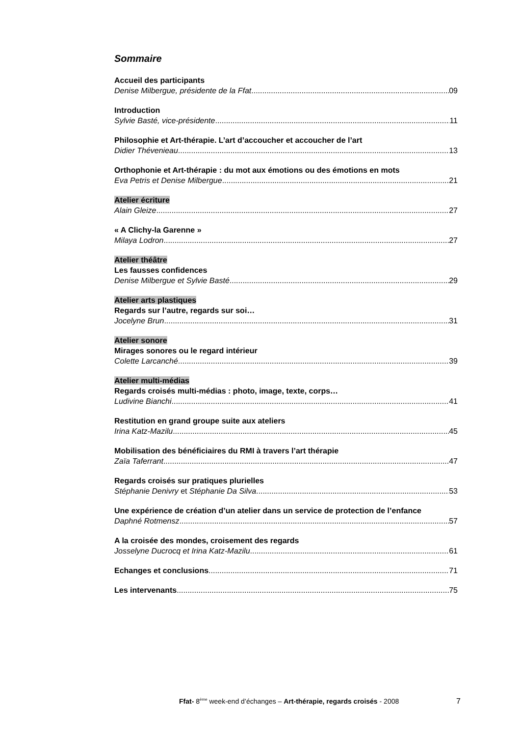Sommaire
Accueil des participants
Denise Milbergue, présidente de la Ffat 09
Introduction
Sylvie Basté, vice-présidente 11
Philosophie et Art-thérapie. L’art d’accoucher et accoucher de l’art
Didier Thévenieau 13
Orthophonie et Art-thérapie : du mot aux émotions ou des émotions en mots
Eva Petris et Denise Milbergue 21
Atelier écriture
Alain Gleize 27
« A Clichy-la Garenne »
Milaya Lodron 27
Atelier théâtre
Les fausses confidences
Denise Milbergue et Sylvie Basté 29
Atelier arts plastiques
Regards sur l’autre, regards sur soi…
Jocelyne Brun 31
Atelier sonore
Mirages sonores ou le regard intérieur
Colette Larcanché 39
Atelier multi-médias
Regards croisés multi-médias : photo, image, texte, corps…
Ludivine Bianchi 41
Restitution en grand groupe suite aux ateliers
Irina Katz-Mazilu 45
Mobilisation des bénéficiaires du RMI à travers l’art thérapie
Zaïa Taferrant 47
Regards croisés sur pratiques plurielles
Stéphanie Denivry et Stéphanie Da Silva 53
Une expérience de création d’un atelier dans un service de protection de l’enfance
Daphné Rotmensz 57
A la croisée des mondes, croisement des regards
Josselyne Ducrocq et Irina Katz-Mazilu 61
Echanges et conclusions 71
Les intervenants 75
Ffat- 8<sup>ème</sup> week-end d’échanges – Art-thérapie, regards croisés - 2008
7